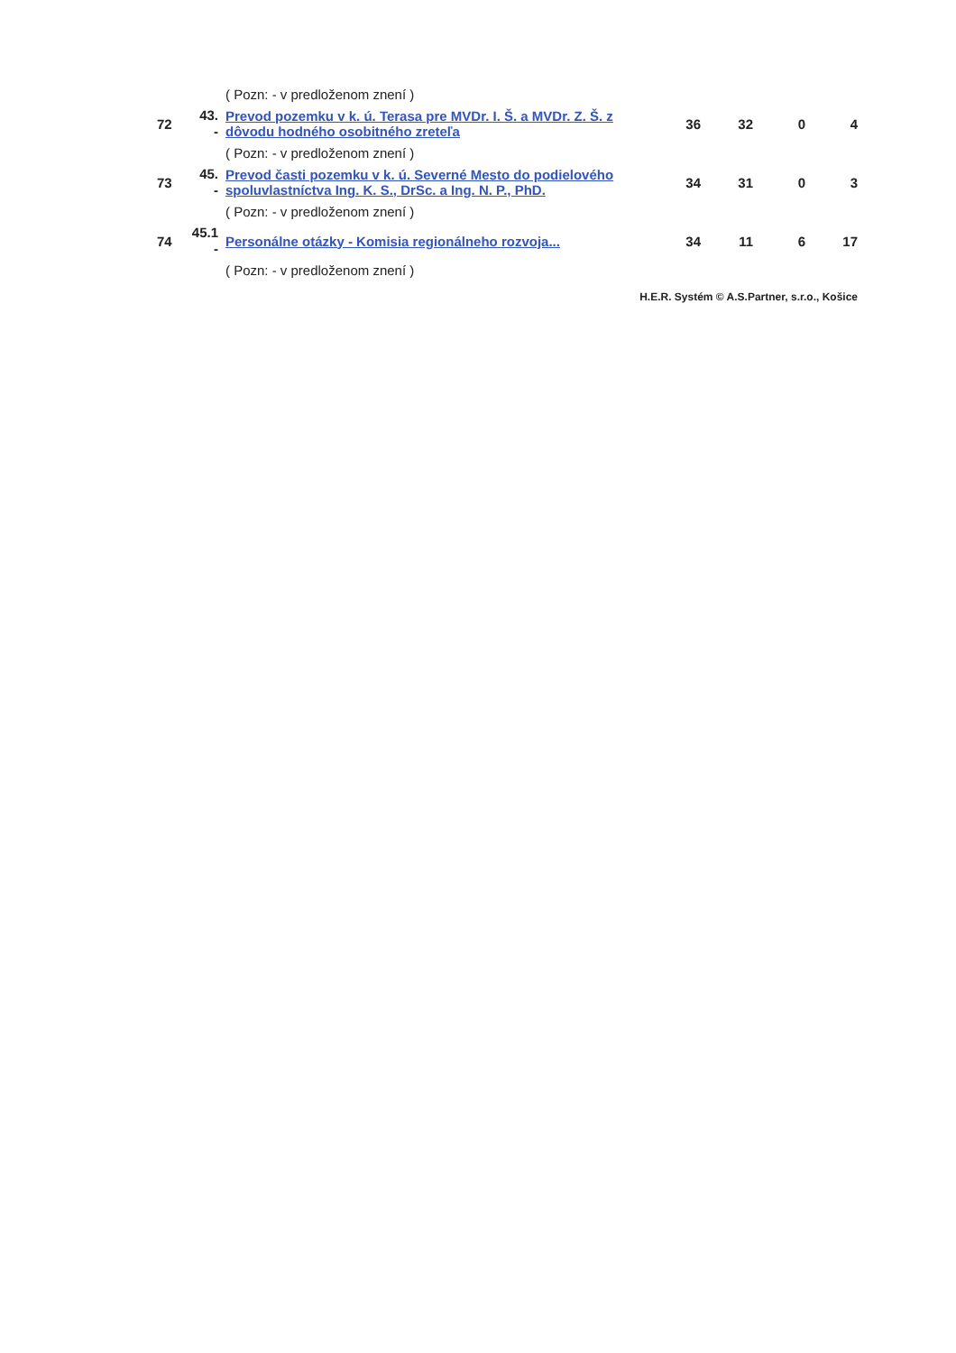| | | ( Pozn: - v predloženom znení ) | | | | |
| 72 | 43. - | Prevod pozemku v k. ú. Terasa pre MVDr. I. Š. a MVDr. Z. Š. z dôvodu hodného osobitného zreteľa | 36 | 32 | 0 | 4 |
| | | ( Pozn: - v predloženom znení ) | | | | |
| 73 | 45. - | Prevod časti pozemku v k. ú. Severné Mesto do podielového spoluvlastníctva Ing. K. S., DrSc. a Ing. N. P., PhD. | 34 | 31 | 0 | 3 |
| | | ( Pozn: - v predloženom znení ) | | | | |
| 74 | 45.1 - | Personálne otázky - Komisia regionálneho rozvoja... | 34 | 11 | 6 | 17 |
| | | ( Pozn: - v predloženom znení ) | | | | |
| H.E.R. Systém © A.S.Partner, s.r.o., Košice | | | | | | |